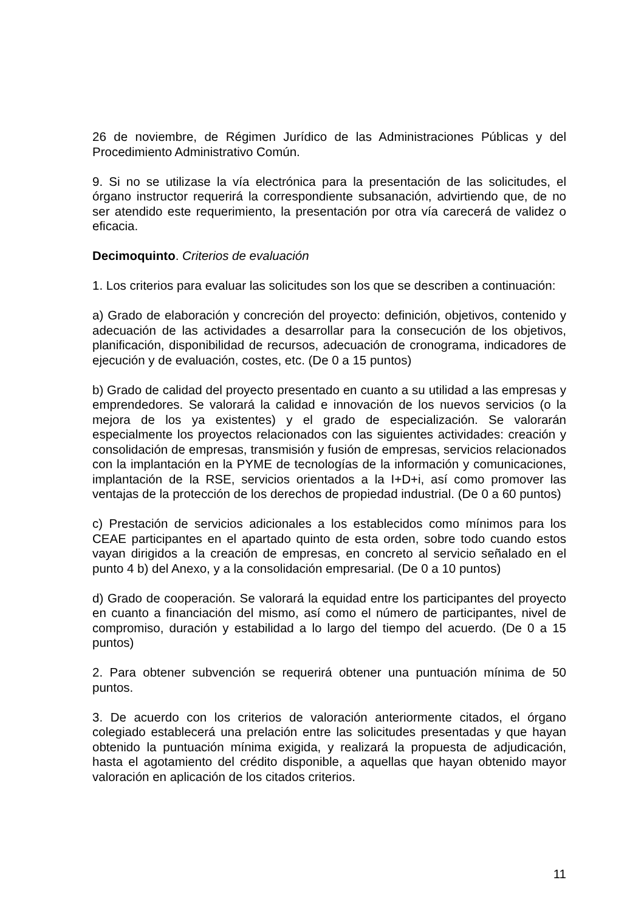26 de noviembre, de Régimen Jurídico de las Administraciones Públicas y del Procedimiento Administrativo Común.
9. Si no se utilizase la vía electrónica para la presentación de las solicitudes, el órgano instructor requerirá la correspondiente subsanación, advirtiendo que, de no ser atendido este requerimiento, la presentación por otra vía carecerá de validez o eficacia.
Decimoquinto. Criterios de evaluación
1. Los criterios para evaluar las solicitudes son los que se describen a continuación:
a) Grado de elaboración y concreción del proyecto: definición, objetivos, contenido y adecuación de las actividades a desarrollar para la consecución de los objetivos, planificación, disponibilidad de recursos, adecuación de cronograma, indicadores de ejecución y de evaluación, costes, etc. (De 0 a 15 puntos)
b) Grado de calidad del proyecto presentado en cuanto a su utilidad a las empresas y emprendedores. Se valorará la calidad e innovación de los nuevos servicios (o la mejora de los ya existentes) y el grado de especialización. Se valorarán especialmente los proyectos relacionados con las siguientes actividades: creación y consolidación de empresas, transmisión y fusión de empresas, servicios relacionados con la implantación en la PYME de tecnologías de la información y comunicaciones, implantación de la RSE, servicios orientados a la I+D+i, así como promover las ventajas de la protección de los derechos de propiedad industrial. (De 0 a 60 puntos)
c) Prestación de servicios adicionales a los establecidos como mínimos para los CEAE participantes en el apartado quinto de esta orden, sobre todo cuando estos vayan dirigidos a la creación de empresas, en concreto al servicio señalado en el punto 4 b) del Anexo, y a la consolidación empresarial. (De 0 a 10 puntos)
d) Grado de cooperación. Se valorará la equidad entre los participantes del proyecto en cuanto a financiación del mismo, así como el número de participantes, nivel de compromiso, duración y estabilidad a lo largo del tiempo del acuerdo. (De 0 a 15 puntos)
2. Para obtener subvención se requerirá obtener una puntuación mínima de 50 puntos.
3. De acuerdo con los criterios de valoración anteriormente citados, el órgano colegiado establecerá una prelación entre las solicitudes presentadas y que hayan obtenido la puntuación mínima exigida, y realizará la propuesta de adjudicación, hasta el agotamiento del crédito disponible, a aquellas que hayan obtenido mayor valoración en aplicación de los citados criterios.
11